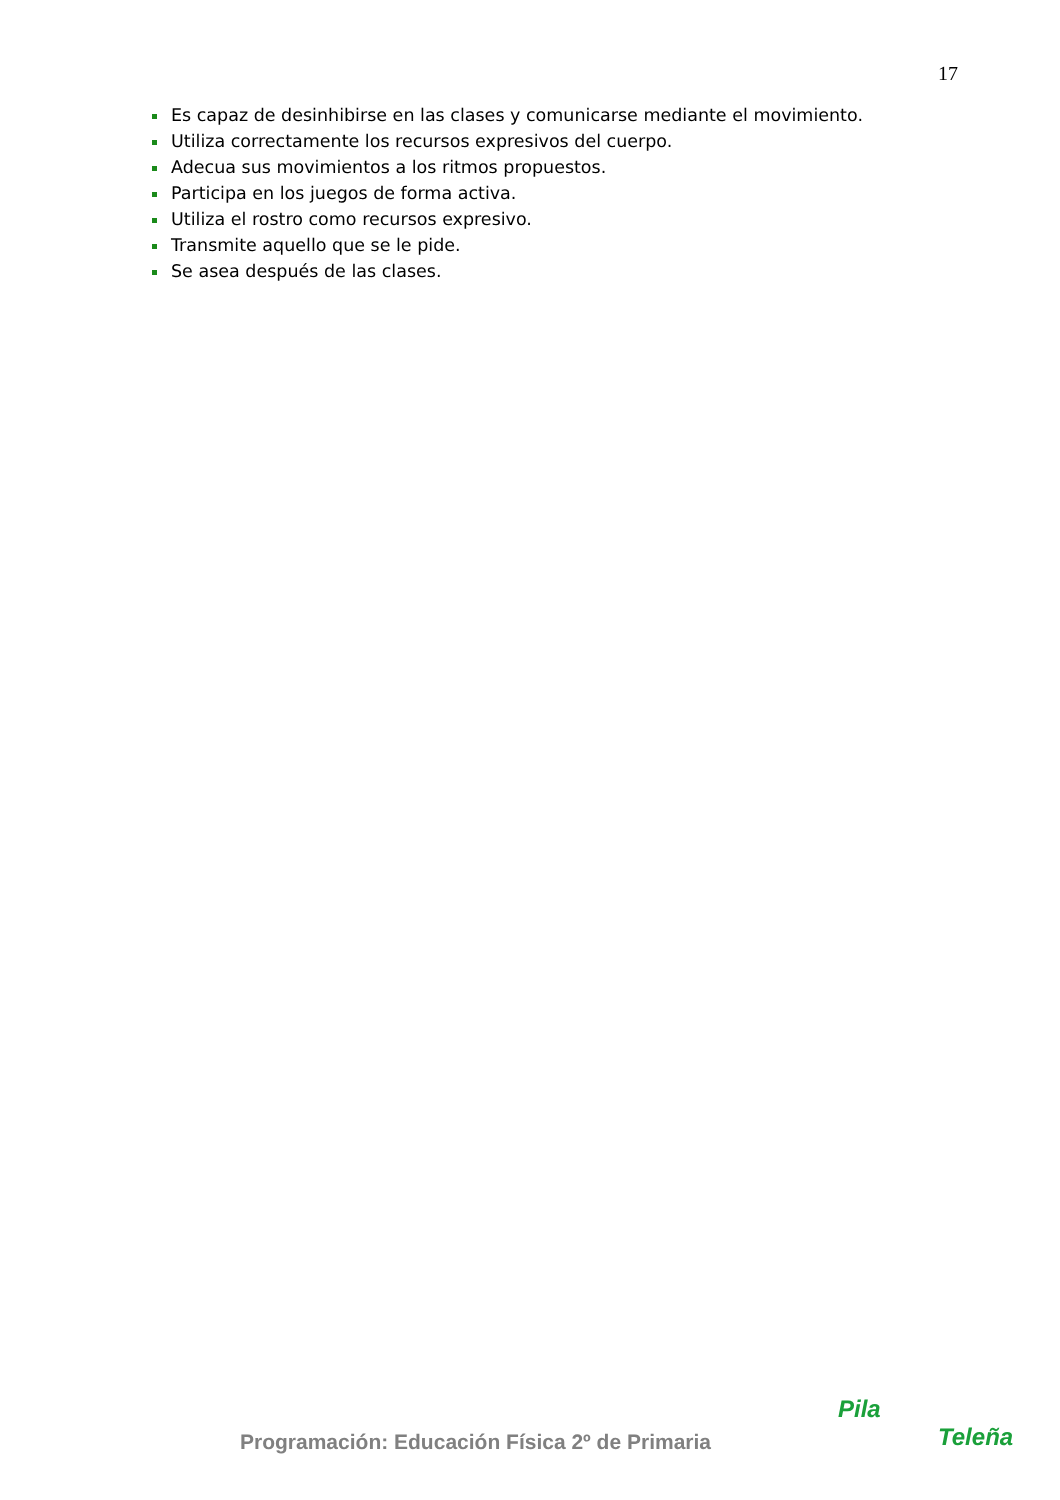17
Es capaz de desinhibirse en las clases y comunicarse mediante el movimiento.
Utiliza correctamente los recursos expresivos del cuerpo.
Adecua sus movimientos a los ritmos propuestos.
Participa en los juegos de forma activa.
Utiliza el rostro como recursos expresivo.
Transmite aquello que se le pide.
Se asea después de las clases.
Programación: Educación Física 2º de Primaria
Pila
Teleña